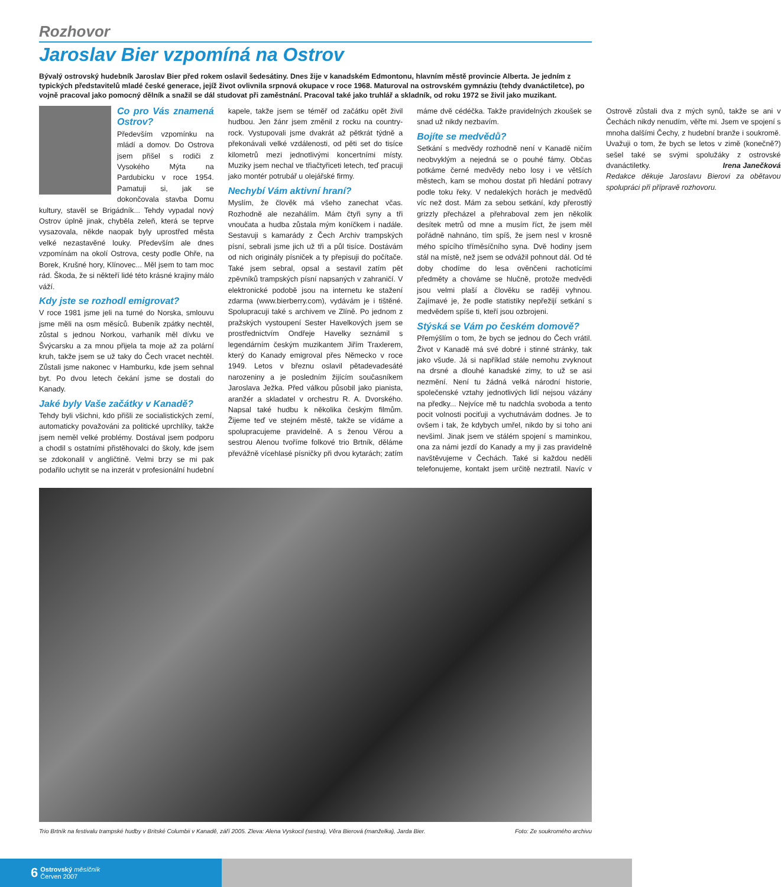Rozhovor
Jaroslav Bier vzpomíná na Ostrov
Bývalý ostrovský hudebník Jaroslav Bier před rokem oslavil šedesátiny. Dnes žije v kanadském Edmontonu, hlavním městě provincie Alberta. Je jedním z typických představitelů mladé české generace, jejíž život ovlivnila srpnová okupace v roce 1968. Maturoval na ostrovském gymnáziu (tehdy dvanáctiletce), po vojně pracoval jako pomocný dělník a snažil se dál studovat při zaměstnání. Pracoval také jako truhlář a skladník, od roku 1972 se živil jako muzikant.
Co pro Vás znamená Ostrov?
Především vzpomínku na mládí a domov. Do Ostrova jsem přišel s rodiči z Vysokého Mýta na Pardubicku v roce 1954. Pamatuji si, jak se dokončovala stavba Domu kultury, stavěl se Brigádník... Tehdy vypadal nový Ostrov úplně jinak, chyběla zeleň, která se teprve vysazovala, někde naopak byly uprostřed města velké nezastavěné louky. Především ale dnes vzpomínám na okolí Ostrova, cesty podle Ohře, na Borek, Krušné hory, Klínovec... Měl jsem to tam moc rád. Škoda, že si někteří lidé této krásné krajiny málo váží.
Kdy jste se rozhodl emigrovat?
V roce 1981 jsme jeli na turné do Norska, smlouvu jsme měli na osm měsíců. Bubeník zpátky nechtěl, zůstal s jednou Norkou, varhaník měl dívku ve Švýcarsku a za mnou přijela ta moje až za polární kruh, takže jsem se už taky do Čech vracet nechtěl. Zůstali jsme nakonec v Hamburku, kde jsem sehnal byt. Po dvou letech čekání jsme se dostali do Kanady.
Jaké byly Vaše začátky v Kanadě?
Tehdy byli všichni, kdo přišli ze socialistických zemí, automaticky považováni za politické uprchlíky, takže jsem neměl velké problémy. Dostával jsem podporu a chodil s ostatními přistěhovalci do školy, kde jsem se zdokonalil v angličtině. Velmi brzy se mi pak podařilo uchytit se na inzerát v profesionální hudební kapele, takže jsem se téměř od začátku opět živil hudbou. Jen žánr jsem změnil z rocku na country-rock. Vystupovali jsme dvakrát až pětkrát týdně a překonávali velké vzdálenosti, od pěti set do tisíce kilometrů mezi jednotlivými koncertními místy. Muziky jsem nechal ve třiačtyřiceti letech, teď pracuji jako montér potrubář u olejářské firmy.
Nechybí Vám aktivní hraní?
Myslím, že člověk má všeho zanechat včas. Rozhodně ale nezahálím. Mám čtyři syny a tři vnoučata a hudba zůstala mým koníčkem i nadále. Sestavuji s kamarády z Čech Archiv trampských písní, sebrali jsme jich už tři a půl tisíce. Dostávám od nich originály písniček a ty přepisuji do počítače. Také jsem sebral, opsal a sestavil zatím pět zpěvníků trampských písní napsaných v zahraničí. V elektronické podobě jsou na internetu ke stažení zdarma (www.bierberry.com), vydávám je i tištěné. Spolupracuji také s archivem ve Zlíně. Po jednom z pražských vystoupení Sester Havelkových jsem se prostřednictvím Ondřeje Havelky seznámil s legendárním českým muzikantem Jiřím Traxlerem, který do Kanady emigroval přes Německo v roce 1949. Letos v březnu oslavil pětadevadesáté narozeniny a je posledním žijícím současníkem Jaroslava Ježka. Před válkou působil jako pianista, aranžér a skladatel v orchestru R. A. Dvorského. Napsal také hudbu k několika českým filmům. Žijeme teď ve stejném městě, takže se vídáme a spolupracujeme pravidelně. A s ženou Věrou a sestrou Alenou tvoříme folkové trio Brtník, děláme převážně vícehlasé písničky při dvou kytarách; zatím máme dvě cédéčka. Takže pravidelných zkoušek se snad už nikdy nezbavím.
Bojíte se medvědů?
Setkání s medvědy rozhodně není v Kanadě ničím neobvyklým a nejedná se o pouhé fámy. Občas potkáme černé medvědy nebo losy i ve větších městech, kam se mohou dostat při hledání potravy podle toku řeky. V nedalekých horách je medvědů víc než dost. Mám za sebou setkání, kdy přerostlý grizzly přecházel a přehraboval zem jen několik desítek metrů od mne a musím říct, že jsem měl pořádně nahnáno, tím spíš, že jsem nesl v krosně mého spícího tříměsíčního syna. Dvě hodiny jsem stál na místě, než jsem se odvážil pohnout dál. Od té doby chodíme do lesa ověnčeni rachotícími předměty a chováme se hlučně, protože medvědi jsou velmi plaší a člověku se raději vyhnou. Zajímavé je, že podle statistiky nepřežijí setkání s medvědem spíše ti, kteří jsou ozbrojeni.
Stýská se Vám po českém domově?
Přemýšlím o tom, že bych se jednou do Čech vrátil. Život v Kanadě má své dobré i stinné stránky, tak jako všude. Já si například stále nemohu zvyknout na drsné a dlouhé kanadské zimy, to už se asi nezmění. Není tu žádná velká národní historie, společenské vztahy jednotlivých lidí nejsou vázány na předky... Nejvíce mě tu nadchla svoboda a tento pocit volnosti pociťuji a vychutnávám dodnes. Je to ovšem i tak, že kdybych umřel, nikdo by si toho ani nevšiml. Jinak jsem ve stálém spojení s maminkou, ona za námi jezdí do Kanady a my ji zas pravidelně navštěvujeme v Čechách. Také si každou neděli telefonujeme, kontakt jsem určitě neztratil. Navíc v Ostrově zůstali dva z mých synů, takže se ani v Čechách nikdy nenudím, věřte mi. Jsem ve spojení s mnoha dalšími Čechy, z hudební branže i soukromě. Uvažuji o tom, že bych se letos v zimě (konečně?) sešel také se svými spolužáky z ostrovské dvanáctiletky. Irena Janečková
Redakce děkuje Jaroslavu Bierovi za obětavou spolupráci při přípravě rozhovoru.
Trio Brtník na festivalu trampské hudby v Britské Columbii v Kanadě, září 2005. Zleva: Alena Vyskocil (sestra), Věra Bierová (manželka), Jarda Bier. Foto: Ze soukromého archivu
6 Ostrovský měsíčník
Červen 2007